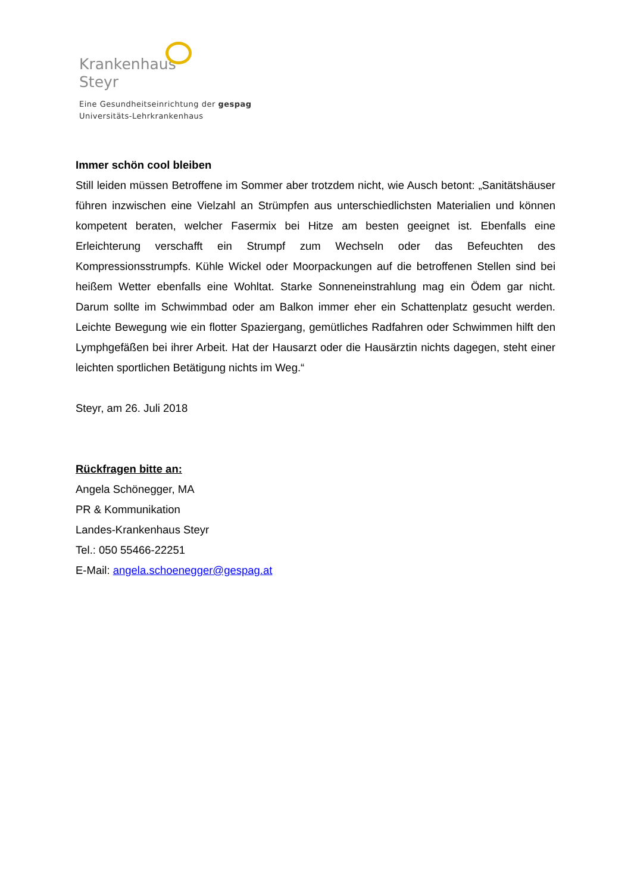Krankenhaus
Steyr
Eine Gesundheitseinrichtung der gespag
Universitäts-Lehrkrankenhaus
Immer schön cool bleiben
Still leiden müssen Betroffene im Sommer aber trotzdem nicht, wie Ausch betont: „Sanitätshäuser führen inzwischen eine Vielzahl an Strümpfen aus unterschiedlichsten Materialien und können kompetent beraten, welcher Fasermix bei Hitze am besten geeignet ist. Ebenfalls eine Erleichterung verschafft ein Strumpf zum Wechseln oder das Befeuchten des Kompressionsstrumpfs. Kühle Wickel oder Moorpackungen auf die betroffenen Stellen sind bei heißem Wetter ebenfalls eine Wohltat. Starke Sonneneinstrahlung mag ein Ödem gar nicht. Darum sollte im Schwimmbad oder am Balkon immer eher ein Schattenplatz gesucht werden. Leichte Bewegung wie ein flotter Spaziergang, gemütliches Radfahren oder Schwimmen hilft den Lymphgefäßen bei ihrer Arbeit. Hat der Hausarzt oder die Hausärztin nichts dagegen, steht einer leichten sportlichen Betätigung nichts im Weg.“
Steyr, am 26. Juli 2018
Rückfragen bitte an:
Angela Schönegger, MA
PR & Kommunikation
Landes-Krankenhaus Steyr
Tel.: 050 55466-22251
E-Mail: angela.schoenegger@gespag.at